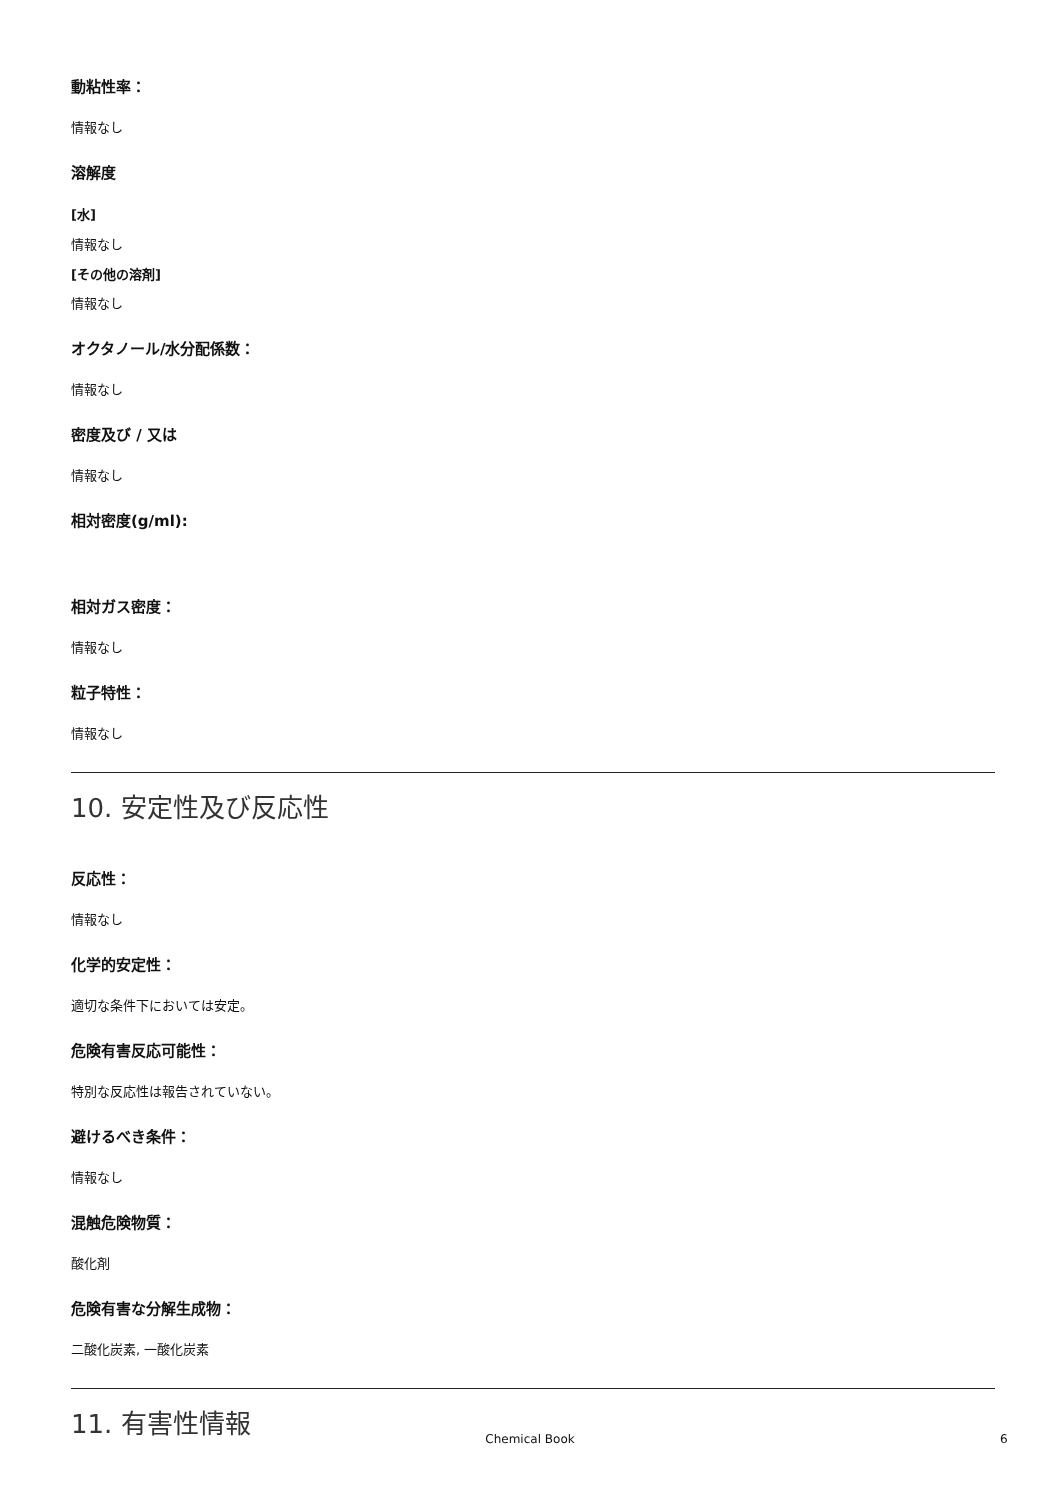動粘性率：
情報なし
溶解度
[水]
情報なし
[その他の溶剤]
情報なし
オクタノール/水分配係数：
情報なし
密度及び / 又は
情報なし
相対密度(g/ml):
相対ガス密度：
情報なし
粒子特性：
情報なし
10. 安定性及び反応性
反応性：
情報なし
化学的安定性：
適切な条件下においては安定。
危険有害反応可能性：
特別な反応性は報告されていない。
避けるべき条件：
情報なし
混触危険物質：
酸化剤
危険有害な分解生成物：
二酸化炭素, 一酸化炭素
11. 有害性情報
Chemical Book 6